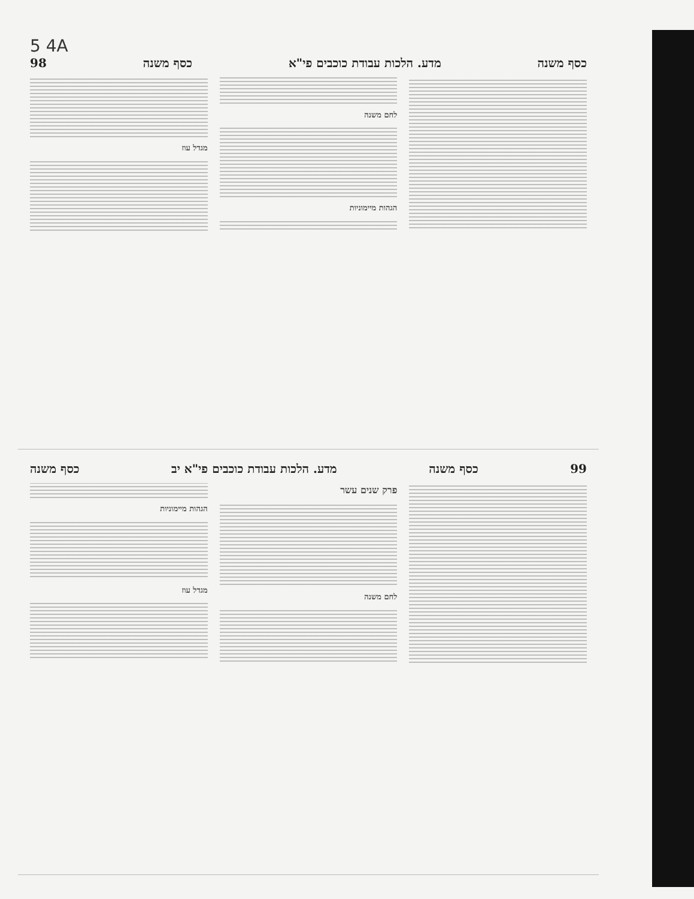5 4A
כסף משנה מדע. הלכות עבודת כוכבים פי"א כסף משנה 98
לחם משנה
הגהות מיימוניות
מגדל עוז
99 כסף משנה מדע. הלכות עבודת כוכבים פי"א יב כסף משנה
פרק שנים עשר
לחם משנה
הגהות מיימוניות
מגדל עוז